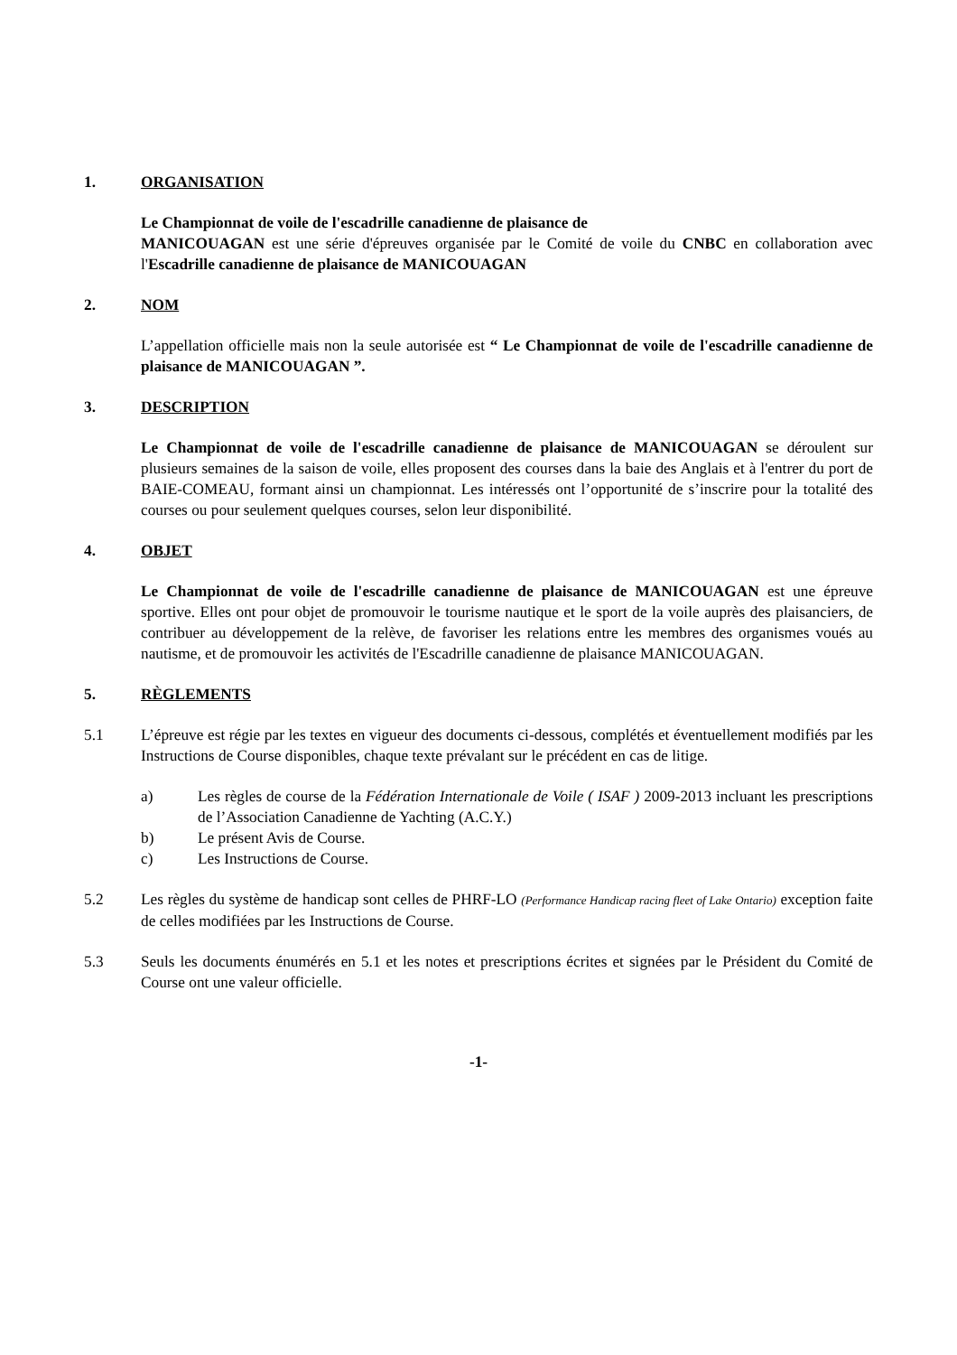1. ORGANISATION
Le Championnat de voile de l'escadrille canadienne de plaisance de
MANICOUAGAN est une série d'épreuves organisée par le Comité de voile du CNBC en collaboration avec l'Escadrille canadienne de plaisance de MANICOUAGAN
2. NOM
L’appellation officielle mais non la seule autorisée est “ Le Championnat de voile de l'escadrille canadienne de plaisance de MANICOUAGAN ”.
3. DESCRIPTION
Le Championnat de voile de l'escadrille canadienne de plaisance de MANICOUAGAN se déroulent sur plusieurs semaines de la saison de voile, elles proposent des courses dans la baie des Anglais et à l'entrer du port de BAIE-COMEAU, formant ainsi un championnat. Les intéressés ont l’opportunité de s’inscrire pour la totalité des courses ou pour seulement quelques courses, selon leur disponibilité.
4. OBJET
Le Championnat de voile de l'escadrille canadienne de plaisance de MANICOUAGAN est une épreuve sportive. Elles ont pour objet de promouvoir le tourisme nautique et le sport de la voile auprès des plaisanciers, de contribuer au développement de la relève, de favoriser les relations entre les membres des organismes voués au nautisme, et de promouvoir les activités de l'Escadrille canadienne de plaisance MANICOUAGAN.
5. RÈGLEMENTS
5.1 L’épreuve est régie par les textes en vigueur des documents ci-dessous, complétés et éventuellement modifiés par les Instructions de Course disponibles, chaque texte prévalant sur le précédent en cas de litige.
a) Les règles de course de la Fédération Internationale de Voile ( ISAF ) 2009-2013 incluant les prescriptions de l’Association Canadienne de Yachting (A.C.Y.)
b) Le présent Avis de Course.
c) Les Instructions de Course.
5.2 Les règles du système de handicap sont celles de PHRF-LO (Performance Handicap racing fleet of Lake Ontario) exception faite de celles modifiées par les Instructions de Course.
5.3 Seuls les documents énumérés en 5.1 et les notes et prescriptions écrites et signées par le Président du Comité de Course ont une valeur officielle.
-1-